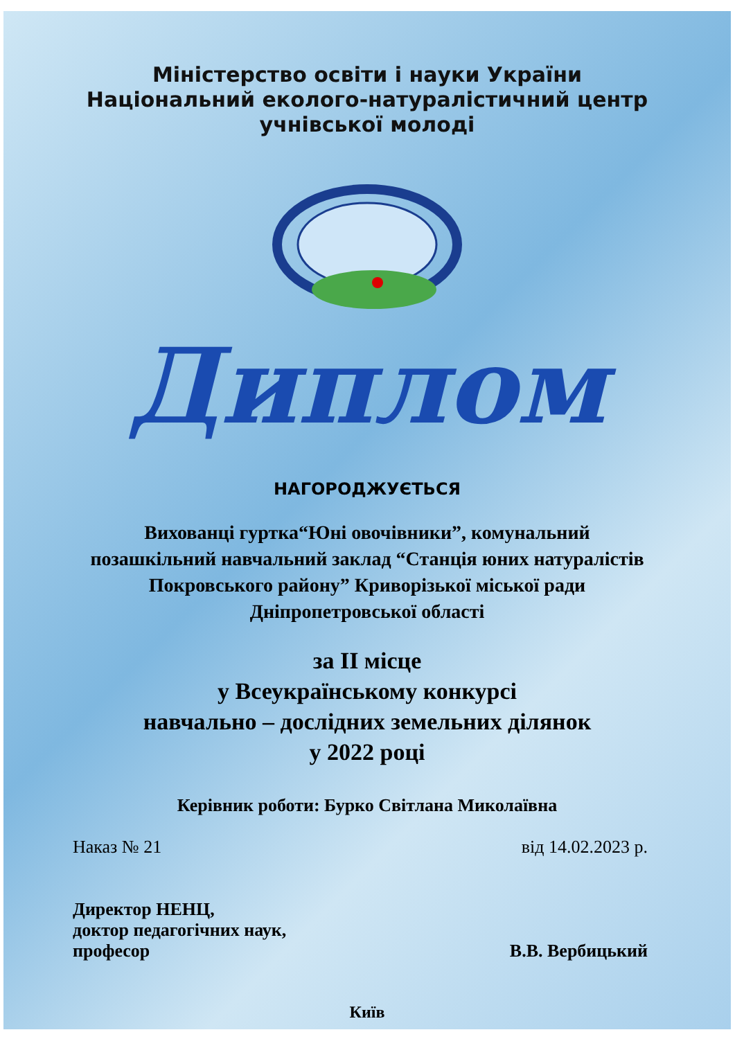Міністерство освіти і науки України
Національний еколого-натуралістичний центр
учнівської молоді
Диплом
НАГОРОДЖУЄТЬСЯ
Вихованці гуртка“Юні овочівники”, комунальний позашкільний навчальний заклад “Станція юних натуралістів Покровського району” Криворізької міської ради Дніпропетровської області
за ІІ місце
у Всеукраїнському конкурсі
навчально – дослідних земельних ділянок
у 2022 році
Керівник роботи: Бурко Світлана Миколаївна
Наказ № 21 від 14.02.2023 р.
Директор НЕНЦ,
доктор педагогічних наук,
професор
В.В. Вербицький
Київ